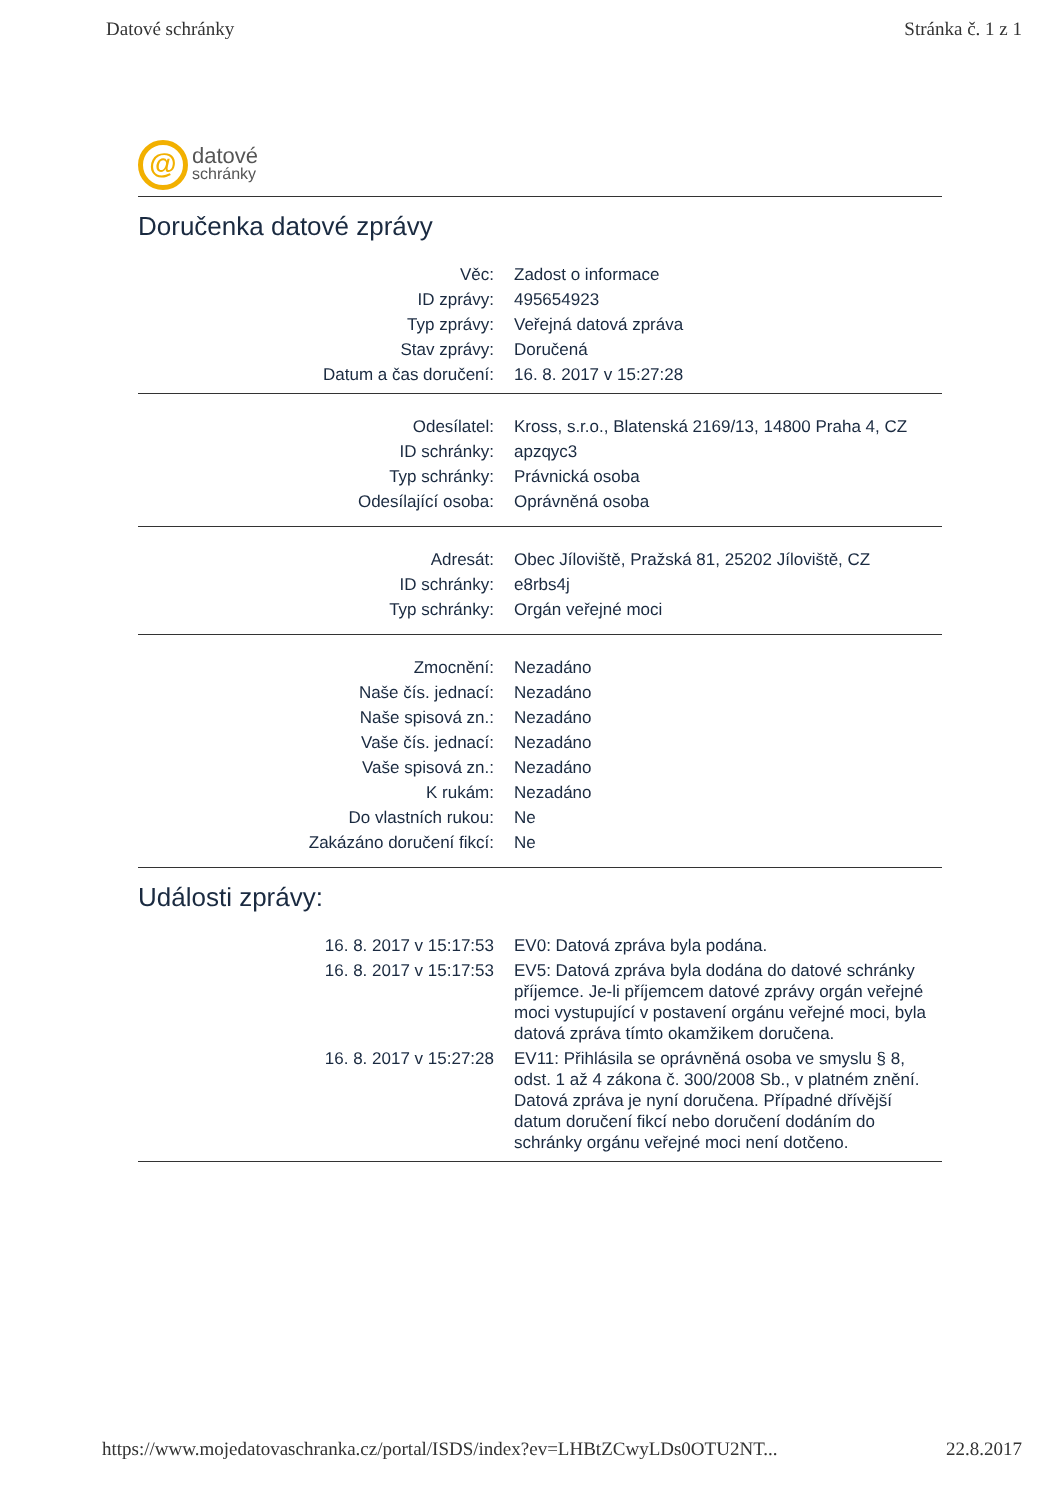Datové schránky Stránka č. 1 z 1
@
datové
schránky
Doručenka datové zprávy
| Věc: | Zadost o informace |
| ID zprávy: | 495654923 |
| Typ zprávy: | Veřejná datová zpráva |
| Stav zprávy: | Doručená |
| Datum a čas doručení: | 16. 8. 2017 v 15:27:28 |
| Odesílatel: | Kross, s.r.o., Blatenská 2169/13, 14800 Praha 4, CZ |
| ID schránky: | apzqyc3 |
| Typ schránky: | Právnická osoba |
| Odesílající osoba: | Oprávněná osoba |
| Adresát: | Obec Jíloviště, Pražská 81, 25202 Jíloviště, CZ |
| ID schránky: | e8rbs4j |
| Typ schránky: | Orgán veřejné moci |
| Zmocnění: | Nezadáno |
| Naše čís. jednací: | Nezadáno |
| Naše spisová zn.: | Nezadáno |
| Vaše čís. jednací: | Nezadáno |
| Vaše spisová zn.: | Nezadáno |
| K rukám: | Nezadáno |
| Do vlastních rukou: | Ne |
| Zakázáno doručení fikcí: | Ne |
Události zprávy:
| 16. 8. 2017 v 15:17:53 | EV0: Datová zpráva byla podána. |
| 16. 8. 2017 v 15:17:53 | EV5: Datová zpráva byla dodána do datové schránky příjemce. Je-li příjemcem datové zprávy orgán veřejné moci vystupující v postavení orgánu veřejné moci, byla datová zpráva tímto okamžikem doručena. |
| 16. 8. 2017 v 15:27:28 | EV11: Přihlásila se oprávněná osoba ve smyslu § 8, odst. 1 až 4 zákona č. 300/2008 Sb., v platném znění. Datová zpráva je nyní doručena. Případné dřívější datum doručení fikcí nebo doručení dodáním do schránky orgánu veřejné moci není dotčeno. |
https://www.mojedatovaschranka.cz/portal/ISDS/index?ev=LHBtZCwyLDs0OTU2NT... 22.8.2017